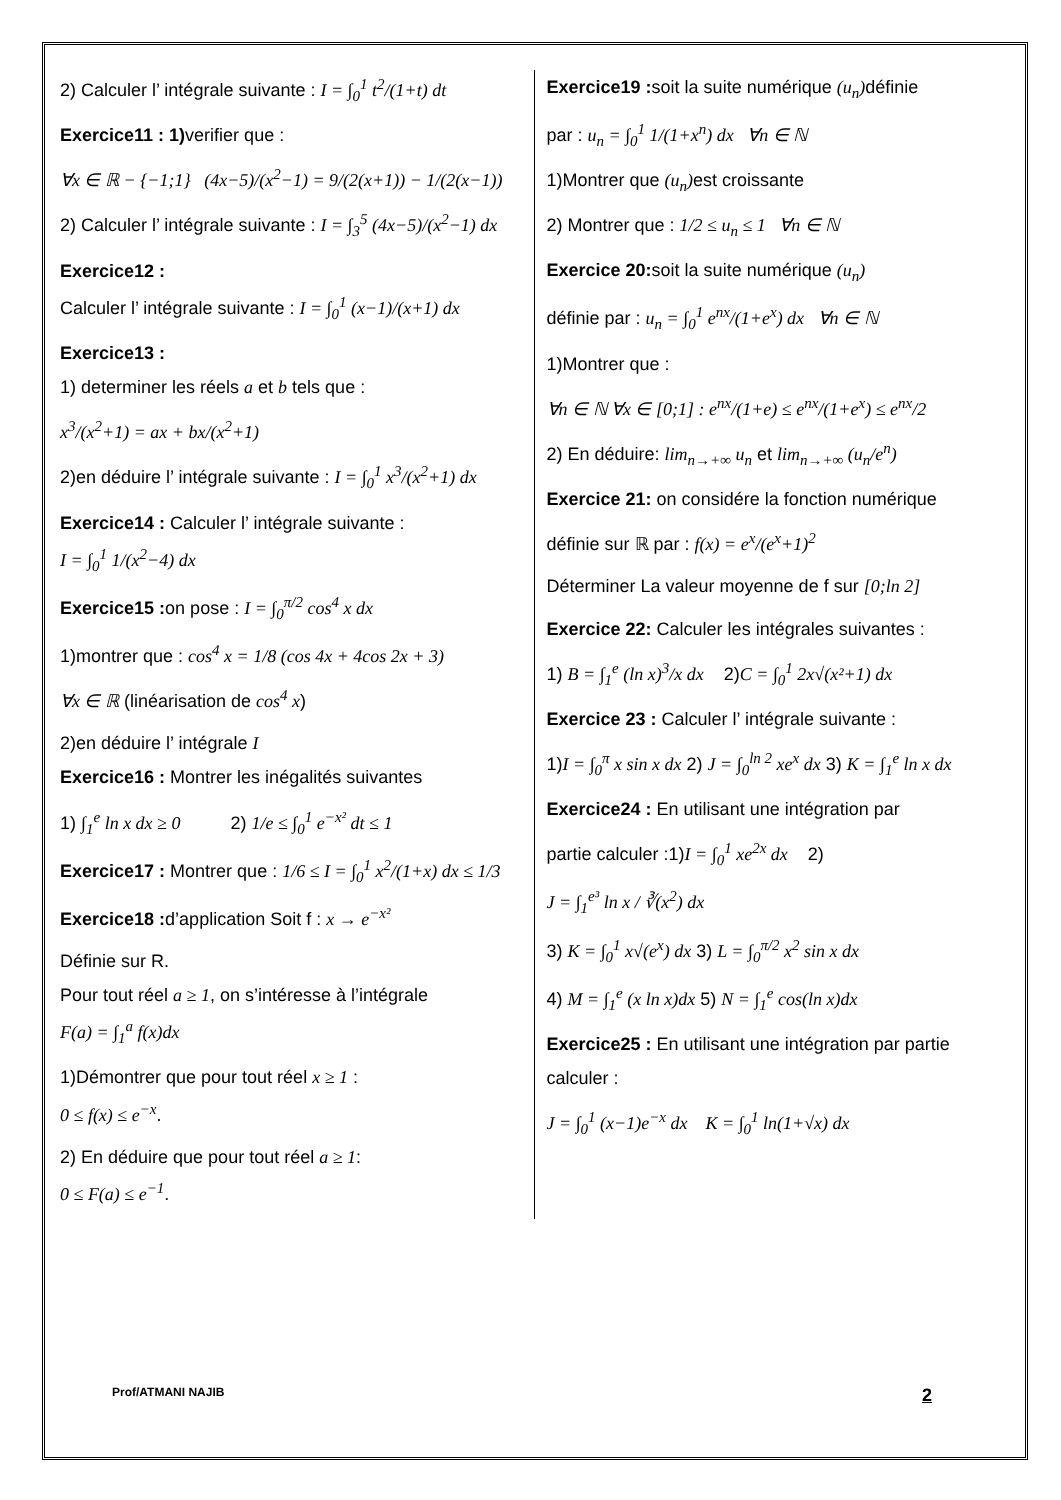2) Calculer l’ intégrale suivante : I = ∫<sub>0</sub><sup>1</sup> t<sup>2</sup>/(1+t) dt
Exercice11 : 1) verifier que :
∀x ∈ ℝ − {−1;1} (4x−5)/(x<sup>2</sup>−1) = 9/(2(x+1)) − 1/(2(x−1))
2) Calculer l’ intégrale suivante : I = ∫<sub>3</sub><sup>5</sup> (4x−5)/(x<sup>2</sup>−1) dx
Exercice12 :
Calculer l’ intégrale suivante : I = ∫<sub>0</sub><sup>1</sup> (x−1)/(x+1) dx
Exercice13 :
1) determiner les réels a et b tels que :
x<sup>3</sup>/(x<sup>2</sup>+1) = ax + bx/(x<sup>2</sup>+1)
2)en déduire l’ intégrale suivante : I = ∫<sub>0</sub><sup>1</sup> x<sup>3</sup>/(x<sup>2</sup>+1) dx
Exercice14 : Calculer l’ intégrale suivante :
I = ∫<sub>0</sub><sup>1</sup> 1/(x<sup>2</sup>−4) dx
Exercice15 : on pose : I = ∫<sub>0</sub><sup>π/2</sup> cos<sup>4</sup> x dx
1)montrer que : cos<sup>4</sup> x = 1/8 (cos 4x + 4cos 2x + 3)
∀x ∈ ℝ (linéarisation de cos<sup>4</sup> x)
2)en déduire l’ intégrale I
Exercice16 : Montrer les inégalités suivantes
1) ∫<sub>1</sub><sup>e</sup> ln x dx ≥ 0 2) 1/e ≤ ∫<sub>0</sub><sup>1</sup> e<sup>−x²</sup> dt ≤ 1
Exercice17 : Montrer que : 1/6 ≤ I = ∫<sub>0</sub><sup>1</sup> x<sup>2</sup>/(1+x) dx ≤ 1/3
Exercice18 : d’application Soit f : x → e<sup>−x²</sup>
Définie sur R.
Pour tout réel a ≥ 1, on s’intéresse à l’intégrale
F(a) = ∫<sub>1</sub><sup>a</sup> f(x)dx
1)Démontrer que pour tout réel x ≥ 1 :
0 ≤ f(x) ≤ e<sup>−x</sup>.
2) En déduire que pour tout réel a ≥ 1:
0 ≤ F(a) ≤ e<sup>−1</sup>.
Exercice19 : soit la suite numérique (u<sub>n</sub>) définie
par : u<sub>n</sub> = ∫<sub>0</sub><sup>1</sup> 1/(1+x<sup>n</sup>) dx ∀n ∈ ℕ
1)Montrer que (u<sub>n</sub>) est croissante
2) Montrer que : 1/2 ≤ u<sub>n</sub> ≤ 1 ∀n ∈ ℕ
Exercice 20: soit la suite numérique (u<sub>n</sub>)
définie par : u<sub>n</sub> = ∫<sub>0</sub><sup>1</sup> e<sup>nx</sup>/(1+e<sup>x</sup>) dx ∀n ∈ ℕ
1)Montrer que :
∀n ∈ ℕ ∀x ∈ [0;1] : e<sup>nx</sup>/(1+e) ≤ e<sup>nx</sup>/(1+e<sup>x</sup>) ≤ e<sup>nx</sup>/2
2) En déduire: lim<sub>n→+∞</sub> u<sub>n</sub> et lim<sub>n→+∞</sub> (u<sub>n</sub>/e<sup>n</sup>)
Exercice 21: on considére la fonction numérique
définie sur ℝ par : f(x) = e<sup>x</sup>/(e<sup>x</sup>+1)<sup>2</sup>
Déterminer La valeur moyenne de f sur [0;ln 2]
Exercice 22: Calculer les intégrales suivantes :
1) B = ∫<sub>1</sub><sup>e</sup> (ln x)<sup>3</sup>/x dx 2)C = ∫<sub>0</sub><sup>1</sup> 2x√(x²+1) dx
Exercice 23 : Calculer l’ intégrale suivante :
1)I = ∫<sub>0</sub><sup>π</sup> x sin x dx 2) J = ∫<sub>0</sub><sup>ln 2</sup> xe<sup>x</sup> dx 3) K = ∫<sub>1</sub><sup>e</sup> ln x dx
Exercice24 : En utilisant une intégration par
partie calculer :1)I = ∫<sub>0</sub><sup>1</sup> xe<sup>2x</sup> dx 2)
J = ∫<sub>1</sub><sup>e³</sup> ln x / ∛(x<sup>2</sup>) dx
3) K = ∫<sub>0</sub><sup>1</sup> x√(e<sup>x</sup>) dx 3) L = ∫<sub>0</sub><sup>π/2</sup> x<sup>2</sup> sin x dx
4) M = ∫<sub>1</sub><sup>e</sup> (x ln x)dx 5) N = ∫<sub>1</sub><sup>e</sup> cos(ln x)dx
Exercice25 : En utilisant une intégration par partie calculer :
J = ∫<sub>0</sub><sup>1</sup> (x−1)e<sup>−x</sup> dx K = ∫<sub>0</sub><sup>1</sup> ln(1+√x) dx
Prof/ATMANI NAJIB 2